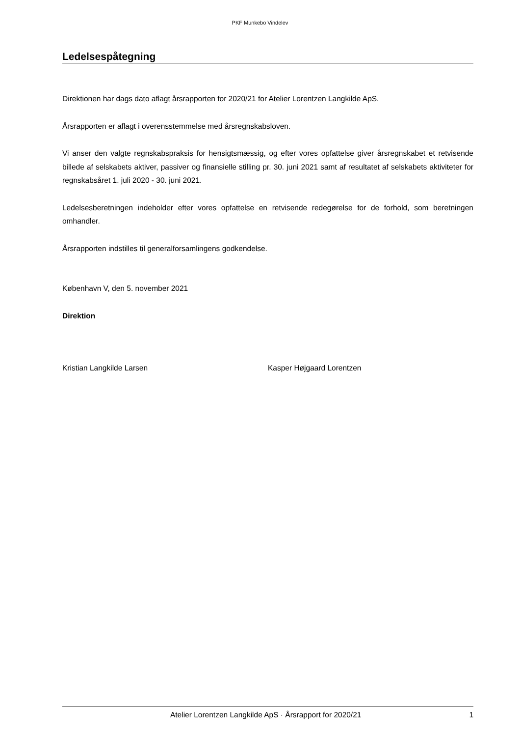PKF Munkebo Vindelev
Ledelsespåtegning
Direktionen har dags dato aflagt årsrapporten for 2020/21 for Atelier Lorentzen Langkilde ApS.
Årsrapporten er aflagt i overensstemmelse med årsregnskabsloven.
Vi anser den valgte regnskabspraksis for hensigtsmæssig, og efter vores opfattelse giver årsregnskabet et retvisende billede af selskabets aktiver, passiver og finansielle stilling pr. 30. juni 2021 samt af resultatet af selskabets aktiviteter for regnskabsåret 1. juli 2020 - 30. juni 2021.
Ledelsesberetningen indeholder efter vores opfattelse en retvisende redegørelse for de forhold, som beretningen omhandler.
Årsrapporten indstilles til generalforsamlingens godkendelse.
København V, den 5. november 2021
Direktion
Kristian Langkilde Larsen Kasper Højgaard Lorentzen
Atelier Lorentzen Langkilde ApS · Årsrapport for 2020/21 1